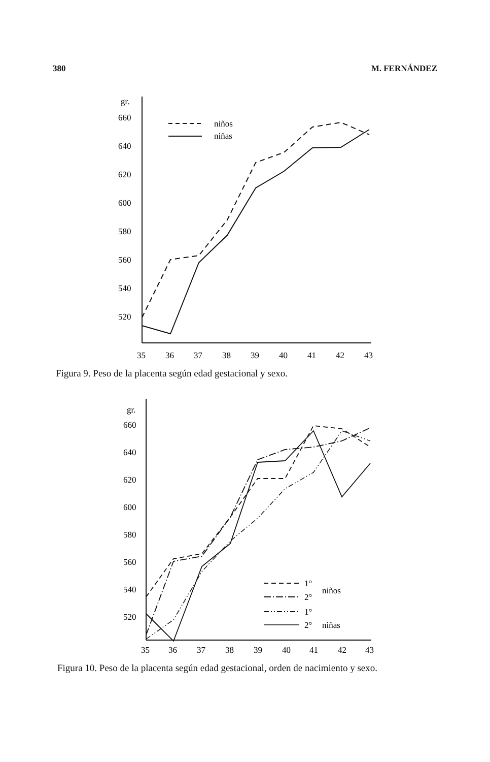380 M. FERNÁNDEZ
gr.
660
640
620
600
580
560
540
520
35
36
37
38
39
40
41
42
43
niños
niñas
Figura 9. Peso de la placenta según edad gestacional y sexo.
gr.
660
640
620
600
580
560
540
520
35
36
37
38
39
40
41
42
43
1°
2°
niños
1°
2°
niñas
Figura 10. Peso de la placenta según edad gestacional, orden de nacimiento y sexo.